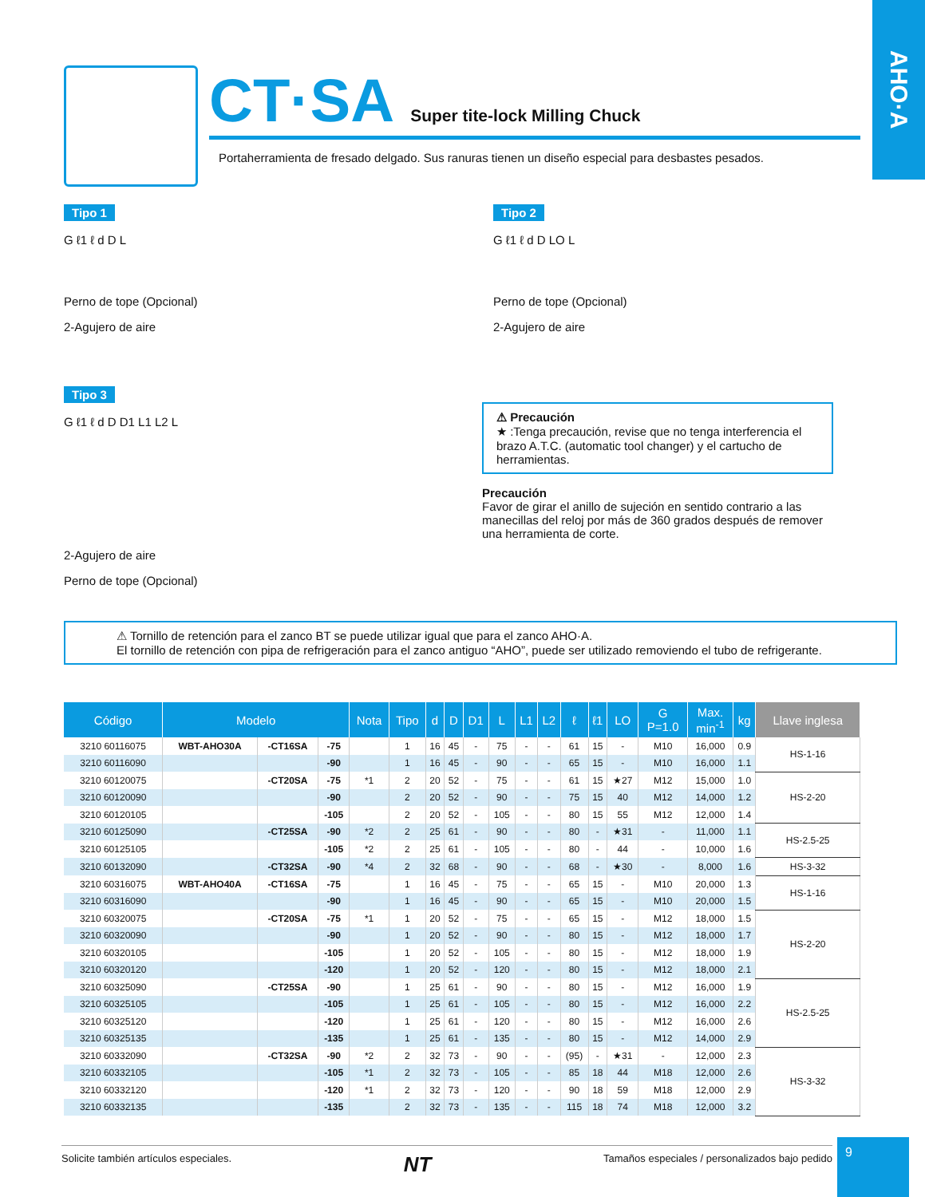AHO·A
CT·SA Super tite-lock Milling Chuck
Portaherramienta de fresado delgado. Sus ranuras tienen un diseño especial para desbastes pesados.
Tipo 1
G ℓ1 ℓ d D L
Perno de tope (Opcional)
2-Agujero de aire
Tipo 2
G ℓ1 ℓ d D LO L
Perno de tope (Opcional)
2-Agujero de aire
Tipo 3
G ℓ1 ℓ d D D1 L1 L2 L
2-Agujero de aire
Perno de tope (Opcional)
⚠ Precaución
★ :Tenga precaución, revise que no tenga interferencia el brazo A.T.C. (automatic tool changer) y el cartucho de herramientas.
Precaución
Favor de girar el anillo de sujeción en sentido contrario a las manecillas del reloj por más de 360 grados después de remover una herramienta de corte.
⚠ Tornillo de retención para el zanco BT se puede utilizar igual que para el zanco AHO·A.
El tornillo de retención con pipa de refrigeración para el zanco antiguo “AHO”, puede ser utilizado removiendo el tubo de refrigerante.
| Código | Modelo | | | Nota | Tipo | d | D | D1 | L | L1 | L2 | ℓ | ℓ1 | LO | G P=1.0 | Max. min<sup>-1</sup> | kg | Llave inglesa |
| --- | --- | --- | --- | --- | --- | --- | --- | --- | --- | --- | --- | --- | --- | --- | --- | --- | --- | --- |
| 3210 60116075 | WBT-AHO30A | -CT16SA | -75 | | 1 | 16 | 45 | - | 75 | - | - | 61 | 15 | - | M10 | 16,000 | 0.9 | HS-1-16 |
| 3210 60116090 | | | -90 | | 1 | 16 | 45 | - | 90 | - | - | 65 | 15 | - | M10 | 16,000 | 1.1 | |
| 3210 60120075 | | -CT20SA | -75 | *1 | 2 | 20 | 52 | - | 75 | - | - | 61 | 15 | ★27 | M12 | 15,000 | 1.0 | HS-2-20 |
| 3210 60120090 | | | -90 | | 2 | 20 | 52 | - | 90 | - | - | 75 | 15 | 40 | M12 | 14,000 | 1.2 | |
| 3210 60120105 | | | -105 | | 2 | 20 | 52 | - | 105 | - | - | 80 | 15 | 55 | M12 | 12,000 | 1.4 | |
| 3210 60125090 | | -CT25SA | -90 | *2 | 2 | 25 | 61 | - | 90 | - | - | 80 | - | ★31 | - | 11,000 | 1.1 | HS-2.5-25 |
| 3210 60125105 | | | -105 | *2 | 2 | 25 | 61 | - | 105 | - | - | 80 | - | 44 | - | 10,000 | 1.6 | |
| 3210 60132090 | | -CT32SA | -90 | *4 | 2 | 32 | 68 | - | 90 | - | - | 68 | - | ★30 | - | 8,000 | 1.6 | HS-3-32 |
| 3210 60316075 | WBT-AHO40A | -CT16SA | -75 | | 1 | 16 | 45 | - | 75 | - | - | 65 | 15 | - | M10 | 20,000 | 1.3 | HS-1-16 |
| 3210 60316090 | | | -90 | | 1 | 16 | 45 | - | 90 | - | - | 65 | 15 | - | M10 | 20,000 | 1.5 | |
| 3210 60320075 | | -CT20SA | -75 | *1 | 1 | 20 | 52 | - | 75 | - | - | 65 | 15 | - | M12 | 18,000 | 1.5 | HS-2-20 |
| 3210 60320090 | | | -90 | | 1 | 20 | 52 | - | 90 | - | - | 80 | 15 | - | M12 | 18,000 | 1.7 | |
| 3210 60320105 | | | -105 | | 1 | 20 | 52 | - | 105 | - | - | 80 | 15 | - | M12 | 18,000 | 1.9 | |
| 3210 60320120 | | | -120 | | 1 | 20 | 52 | - | 120 | - | - | 80 | 15 | - | M12 | 18,000 | 2.1 | |
| 3210 60325090 | | -CT25SA | -90 | | 1 | 25 | 61 | - | 90 | - | - | 80 | 15 | - | M12 | 16,000 | 1.9 | HS-2.5-25 |
| 3210 60325105 | | | -105 | | 1 | 25 | 61 | - | 105 | - | - | 80 | 15 | - | M12 | 16,000 | 2.2 | |
| 3210 60325120 | | | -120 | | 1 | 25 | 61 | - | 120 | - | - | 80 | 15 | - | M12 | 16,000 | 2.6 | |
| 3210 60325135 | | | -135 | | 1 | 25 | 61 | - | 135 | - | - | 80 | 15 | - | M12 | 14,000 | 2.9 | |
| 3210 60332090 | | -CT32SA | -90 | *2 | 2 | 32 | 73 | - | 90 | - | - | (95) | - | ★31 | - | 12,000 | 2.3 | HS-3-32 |
| 3210 60332105 | | | -105 | *1 | 2 | 32 | 73 | - | 105 | - | - | 85 | 18 | 44 | M18 | 12,000 | 2.6 | |
| 3210 60332120 | | | -120 | *1 | 2 | 32 | 73 | - | 120 | - | - | 90 | 18 | 59 | M18 | 12,000 | 2.9 | |
| 3210 60332135 | | | -135 | | 2 | 32 | 73 | - | 135 | - | - | 115 | 18 | 74 | M18 | 12,000 | 3.2 | |
Solicite también artículos especiales. NT Tamaños especiales / personalizados bajo pedido
9